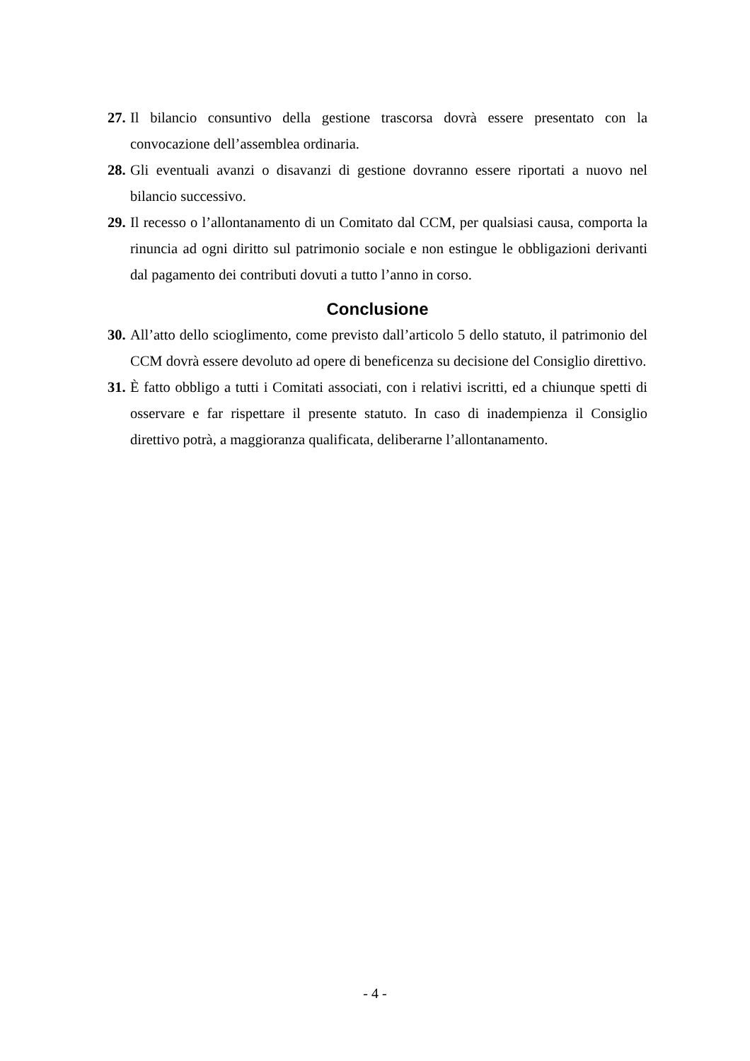27. Il bilancio consuntivo della gestione trascorsa dovrà essere presentato con la convocazione dell’assemblea ordinaria.
28. Gli eventuali avanzi o disavanzi di gestione dovranno essere riportati a nuovo nel bilancio successivo.
29. Il recesso o l’allontanamento di un Comitato dal CCM, per qualsiasi causa, comporta la rinuncia ad ogni diritto sul patrimonio sociale e non estingue le obbligazioni derivanti dal pagamento dei contributi dovuti a tutto l’anno in corso.
Conclusione
30. All’atto dello scioglimento, come previsto dall’articolo 5 dello statuto, il patrimonio del CCM dovrà essere devoluto ad opere di beneficenza su decisione del Consiglio direttivo.
31. È fatto obbligo a tutti i Comitati associati, con i relativi iscritti, ed a chiunque spetti di osservare e far rispettare il presente statuto. In caso di inadempienza il Consiglio direttivo potrà, a maggioranza qualificata, deliberarne l’allontanamento.
- 4 -